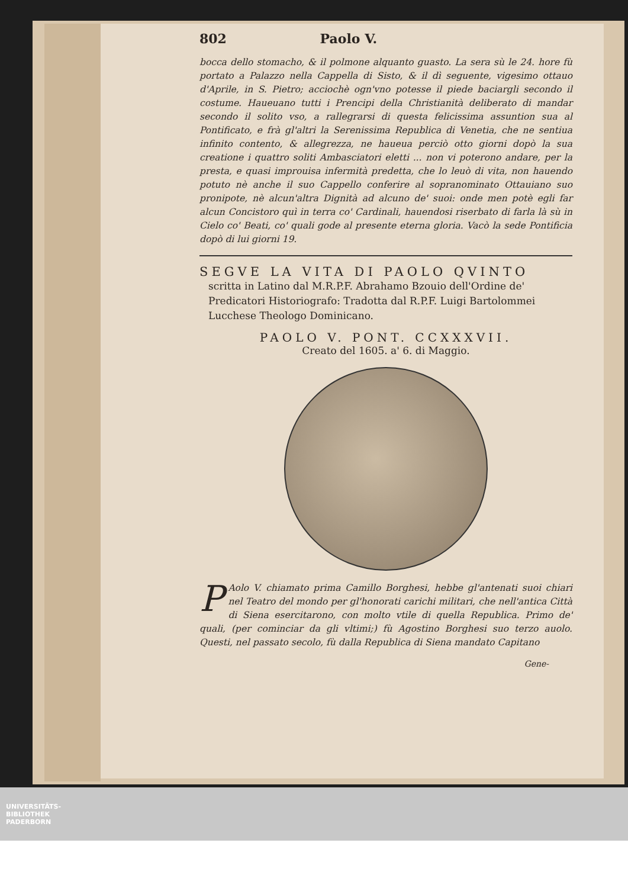802 Paolo V.
bocca dello stomacho, & il polmone alquanto guasto. La sera sù le 24. hore fù portato a Palazzo nella Cappella di Sisto, & il dì seguente, vigesimo ottauo d'Aprile, in S. Pietro; acciochè ogn'vno potesse il piede baciargli secondo il costume. Haueuano tutti i Prencipi della Christianità deliberato di mandar secondo il solito vso, a rallegrarsi di questa felicissima assuntion sua al Pontificato, e frà gl'altri la Serenissima Republica di Venetia, che ne sentiua infinito contento, & allegrezza, ne haueua perciò otto giorni dopò la sua creatione i quattro soliti Ambasciatori eletti ... non vi poterono andare, per la presta, e quasi improuisa infermità predetta, che lo leuò di vita, non hauendo potuto nè anche il suo Cappello conferire al sopranominato Ottauiano suo pronipote, nè alcun'altra Dignità ad alcuno de' suoi: onde men potè egli far alcun Concistoro quì in terra co' Cardinali, hauendosi riserbato di farla là sù in Cielo co' Beati, co' quali gode al presente eterna gloria. Vacò la sede Pontificia dopò di lui giorni 19.
SEGVE LA VITA DI PAOLO QVINTO
scritta in Latino dal M.R.P.F. Abrahamo Bzouio dell'Ordine de' Predicatori Historiografo: Tradotta dal R.P.F. Luigi Bartolommei Lucchese Theologo Dominicano.
PAOLO V. PONT. CCXXXVII.
Creato del 1605. a' 6. di Maggio.
PAolo V. chiamato prima Camillo Borghesi, hebbe gl'antenati suoi chiari nel Teatro del mondo per gl'honorati carichi militari, che nell'antica Città di Siena esercitarono, con molto vtile di quella Republica. Primo de' quali, (per cominciar da gli vltimi;) fù Agostino Borghesi suo terzo auolo. Questi, nel passato secolo, fù dalla Republica di Siena mandato Capitano
Gene-
UNIVERSITÄTS-
BIBLIOTHEK
PADERBORN